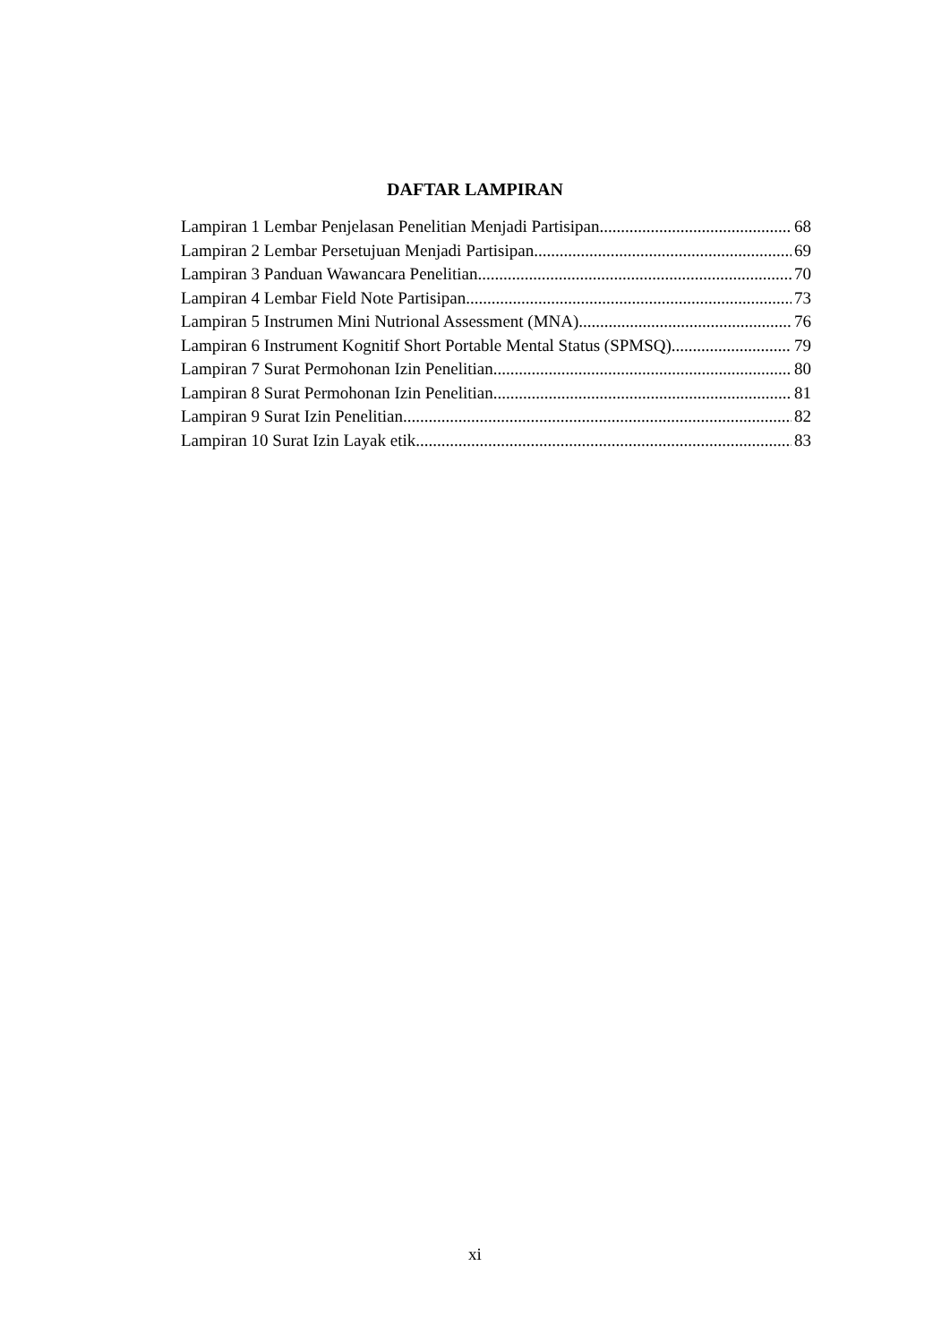DAFTAR LAMPIRAN
Lampiran 1 Lembar Penjelasan Penelitian Menjadi Partisipan 68
Lampiran 2 Lembar Persetujuan Menjadi Partisipan 69
Lampiran 3 Panduan Wawancara Penelitian 70
Lampiran 4 Lembar Field Note Partisipan 73
Lampiran 5 Instrumen Mini Nutrional Assessment (MNA) 76
Lampiran 6 Instrument Kognitif Short Portable Mental Status (SPMSQ) 79
Lampiran 7 Surat Permohonan Izin Penelitian 80
Lampiran 8 Surat Permohonan Izin Penelitian 81
Lampiran 9 Surat Izin Penelitian 82
Lampiran 10 Surat Izin Layak etik 83
xi